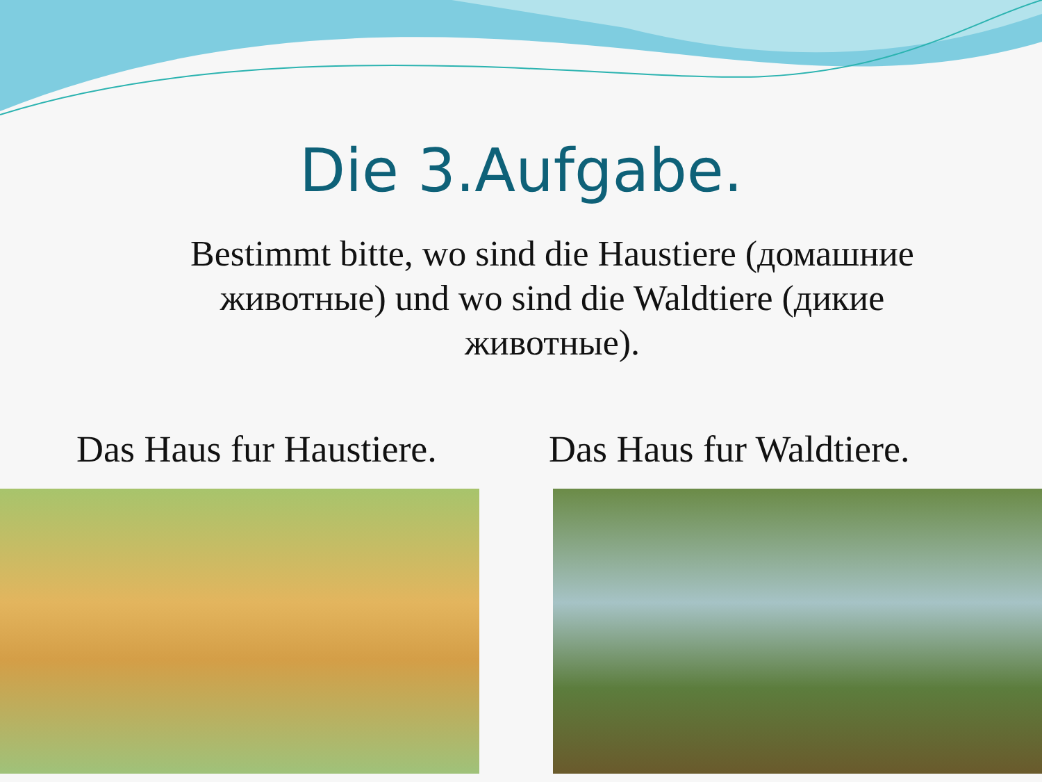Die 3.Aufgabe.
Bestimmt bitte, wo sind die Haustiere (домашние животные) und wo sind die Waldtiere (дикие животные).
Das Haus fur Haustiere. Das Haus fur Waldtiere.